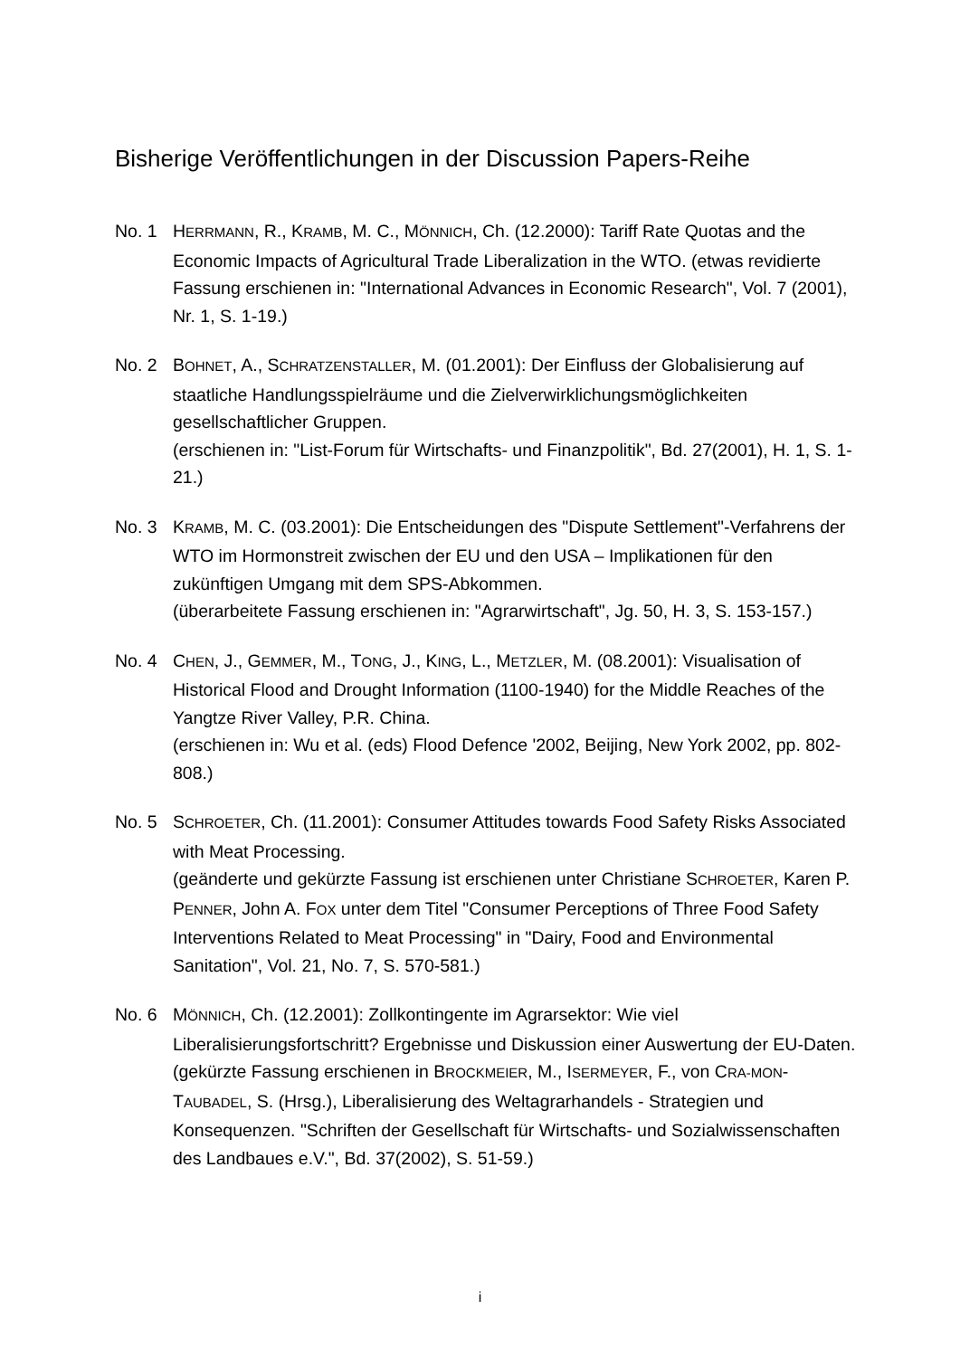Bisherige Veröffentlichungen in der Discussion Papers-Reihe
No. 1 HERRMANN, R., KRAMB, M. C., MÖNNICH, Ch. (12.2000): Tariff Rate Quotas and the Economic Impacts of Agricultural Trade Liberalization in the WTO. (etwas revidierte Fassung erschienen in: "International Advances in Economic Research", Vol. 7 (2001), Nr. 1, S. 1-19.)
No. 2 BOHNET, A., SCHRATZENSTALLER, M. (01.2001): Der Einfluss der Globalisierung auf staatliche Handlungsspielräume und die Zielverwirklichungsmöglichkeiten gesellschaftlicher Gruppen.
(erschienen in: "List-Forum für Wirtschafts- und Finanzpolitik", Bd. 27(2001), H. 1, S. 1-21.)
No. 3 KRAMB, M. C. (03.2001): Die Entscheidungen des "Dispute Settlement"-Verfahrens der WTO im Hormonstreit zwischen der EU und den USA – Implikationen für den zukünftigen Umgang mit dem SPS-Abkommen.
(überarbeitete Fassung erschienen in: "Agrarwirtschaft", Jg. 50, H. 3, S. 153-157.)
No. 4 CHEN, J., GEMMER, M., TONG, J., KING, L., METZLER, M. (08.2001): Visualisation of Historical Flood and Drought Information (1100-1940) for the Middle Reaches of the Yangtze River Valley, P.R. China.
(erschienen in: Wu et al. (eds) Flood Defence '2002, Beijing, New York 2002, pp. 802-808.)
No. 5 SCHROETER, Ch. (11.2001): Consumer Attitudes towards Food Safety Risks Associated with Meat Processing.
(geänderte und gekürzte Fassung ist erschienen unter Christiane SCHROETER, Karen P. PENNER, John A. FOX unter dem Titel "Consumer Perceptions of Three Food Safety Interventions Related to Meat Processing" in "Dairy, Food and Environmental Sanitation", Vol. 21, No. 7, S. 570-581.)
No. 6 MÖNNICH, Ch. (12.2001): Zollkontingente im Agrarsektor: Wie viel Liberalisierungsfortschritt? Ergebnisse und Diskussion einer Auswertung der EU-Daten.
(gekürzte Fassung erschienen in BROCKMEIER, M., ISERMEYER, F., von CRA-MON-TAUBADEL, S. (Hrsg.), Liberalisierung des Weltagrarhandels - Strategien und Konsequenzen. "Schriften der Gesellschaft für Wirtschafts- und Sozialwissenschaften des Landbaues e.V.", Bd. 37(2002), S. 51-59.)
i